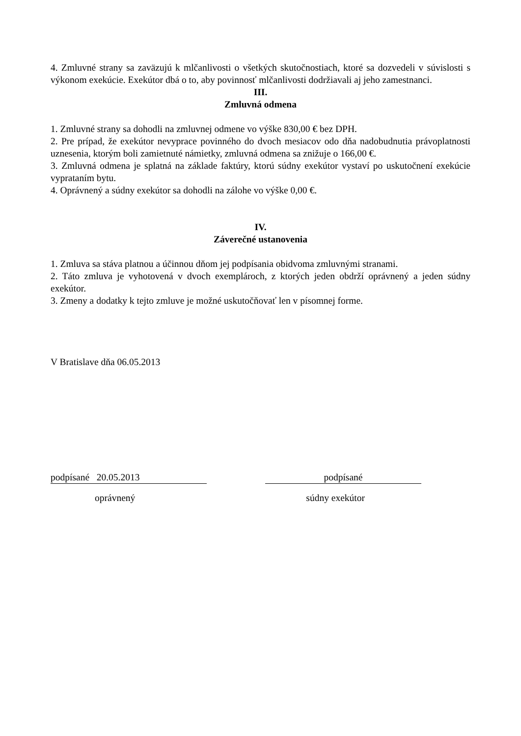4. Zmluvné strany sa zaväzujú k mlčanlivosti o všetkých skutočnostiach, ktoré sa dozvedeli v súvislosti s výkonom exekúcie. Exekútor dbá o to, aby povinnosť mlčanlivosti dodržiavali aj jeho zamestnanci.
III.
Zmluvná odmena
1. Zmluvné strany sa dohodli na zmluvnej odmene vo výške 830,00 € bez DPH.
2. Pre prípad, že exekútor nevyprace povinného do dvoch mesiacov odo dňa nadobudnutia právoplatnosti uznesenia, ktorým boli zamietnuté námietky, zmluvná odmena sa znižuje o 166,00 €.
3. Zmluvná odmena je splatná na základe faktúry, ktorú súdny exekútor vystaví po uskutočnení exekúcie vyprataním bytu.
4. Oprávnený a súdny exekútor sa dohodli na zálohe vo výške 0,00 €.
IV.
Záverečné ustanovenia
1. Zmluva sa stáva platnou a účinnou dňom jej podpísania obidvoma zmluvnými stranami.
2. Táto zmluva je vyhotovená v dvoch exemplároch, z ktorých jeden obdrží oprávnený a jeden súdny exekútor.
3. Zmeny a dodatky k tejto zmluve je možné uskutočňovať len v písomnej forme.
V Bratislave dňa 06.05.2013
podpísané 20.05.2013 podpísané
oprávnený súdny exekútor